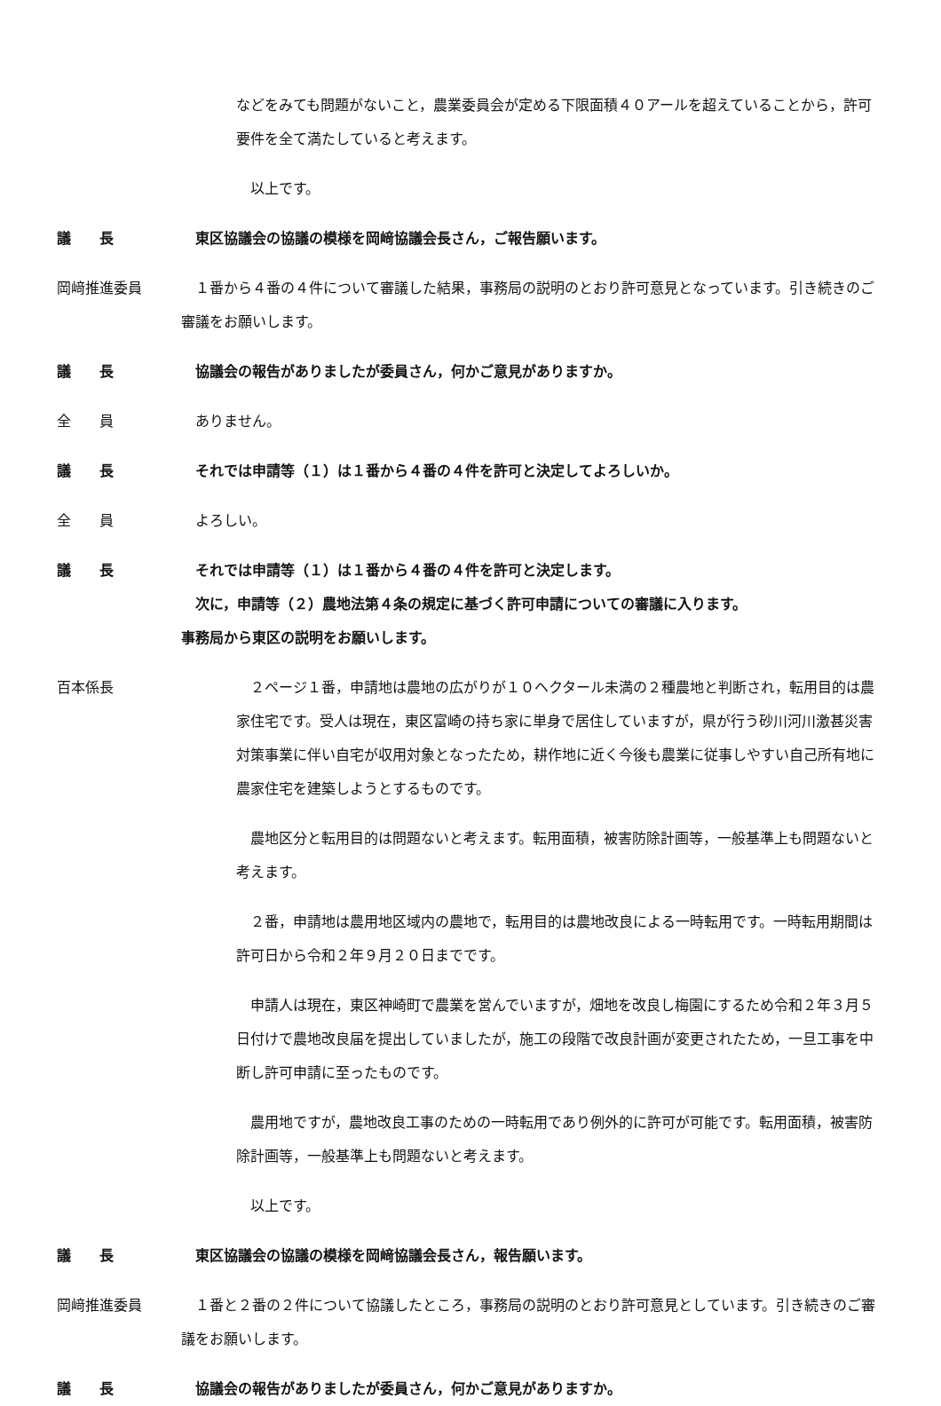などをみても問題がないこと，農業委員会が定める下限面積４０アールを超えていることから，許可要件を全て満たしていると考えます。
　以上です。
議　　長 　東区協議会の協議の模様を岡﨑協議会長さん，ご報告願います。
岡﨑推進委員 　１番から４番の４件について審議した結果，事務局の説明のとおり許可意見となっています。引き続きのご審議をお願いします。
議　　長 　協議会の報告がありましたが委員さん，何かご意見がありますか。
全　　員 　ありません。
議　　長 　それでは申請等（１）は１番から４番の４件を許可と決定してよろしいか。
全　　員 　よろしい。
議　　長 　それでは申請等（１）は１番から４番の４件を許可と決定します。
　次に，申請等（２）農地法第４条の規定に基づく許可申請についての審議に入ります。
事務局から東区の説明をお願いします。
百本係長 　２ページ１番，申請地は農地の広がりが１０ヘクタール未満の２種農地と判断され，転用目的は農家住宅です。受人は現在，東区富崎の持ち家に単身で居住していますが，県が行う砂川河川激甚災害対策事業に伴い自宅が収用対象となったため，耕作地に近く今後も農業に従事しやすい自己所有地に農家住宅を建築しようとするものです。
　農地区分と転用目的は問題ないと考えます。転用面積，被害防除計画等，一般基準上も問題ないと考えます。
　２番，申請地は農用地区域内の農地で，転用目的は農地改良による一時転用です。一時転用期間は許可日から令和２年９月２０日までです。
　申請人は現在，東区神崎町で農業を営んでいますが，畑地を改良し梅園にするため令和２年３月５日付けで農地改良届を提出していましたが，施工の段階で改良計画が変更されたため，一旦工事を中断し許可申請に至ったものです。
　農用地ですが，農地改良工事のための一時転用であり例外的に許可が可能です。転用面積，被害防除計画等，一般基準上も問題ないと考えます。
　以上です。
議　　長 　東区協議会の協議の模様を岡﨑協議会長さん，報告願います。
岡﨑推進委員 　１番と２番の２件について協議したところ，事務局の説明のとおり許可意見としています。引き続きのご審議をお願いします。
議　　長 　協議会の報告がありましたが委員さん，何かご意見がありますか。